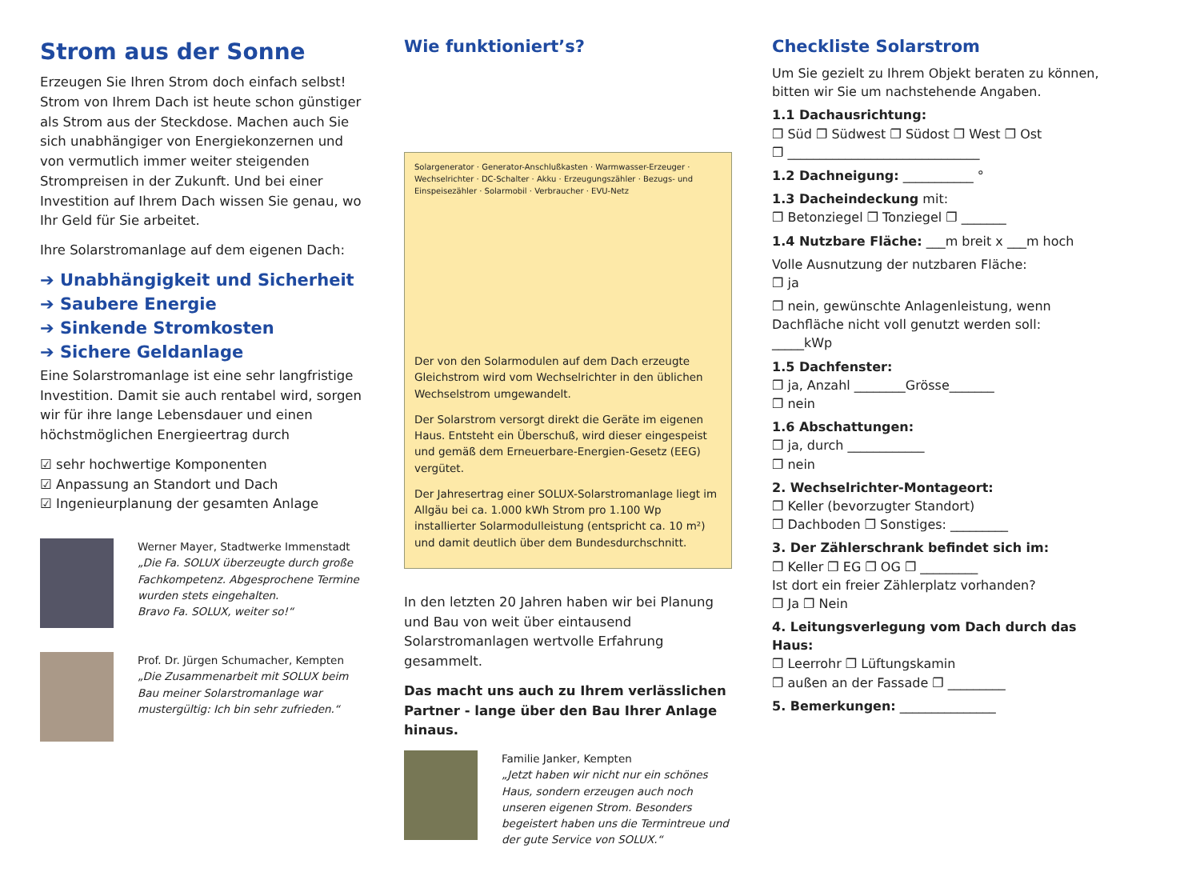Strom aus der Sonne
Erzeugen Sie Ihren Strom doch einfach selbst! Strom von Ihrem Dach ist heute schon günstiger als Strom aus der Steckdose. Machen auch Sie sich unabhängiger von Energiekonzernen und von vermutlich immer weiter steigenden Strompreisen in der Zukunft. Und bei einer Investition auf Ihrem Dach wissen Sie genau, wo Ihr Geld für Sie arbeitet.
Ihre Solarstromanlage auf dem eigenen Dach:
➔ Unabhängigkeit und Sicherheit
➔ Saubere Energie
➔ Sinkende Stromkosten
➔ Sichere Geldanlage
Eine Solarstromanlage ist eine sehr langfristige Investition. Damit sie auch rentabel wird, sorgen wir für ihre lange Lebensdauer und einen höchstmöglichen Energieertrag durch
☑ sehr hochwertige Komponenten
☑ Anpassung an Standort und Dach
☑ Ingenieurplanung der gesamten Anlage
Werner Mayer, Stadtwerke Immenstadt
„Die Fa. SOLUX überzeugte durch große Fachkompetenz. Abgesprochene Termine wurden stets eingehalten.
Bravo Fa. SOLUX, weiter so!“
Prof. Dr. Jürgen Schumacher, Kempten
„Die Zusammenarbeit mit SOLUX beim Bau meiner Solarstromanlage war mustergültig: Ich bin sehr zufrieden.“
Wie funktioniert’s?
Solargenerator · Generator-Anschlußkasten · Warmwasser-Erzeuger · Wechselrichter · DC-Schalter · Akku · Erzeugungszähler · Bezugs- und Einspeisezähler · Solarmobil · Verbraucher · EVU-Netz
Der von den Solarmodulen auf dem Dach erzeugte Gleichstrom wird vom Wechselrichter in den üblichen Wechselstrom umgewandelt.
Der Solarstrom versorgt direkt die Geräte im eigenen Haus. Entsteht ein Überschuß, wird dieser eingespeist und gemäß dem Erneuerbare-Energien-Gesetz (EEG) vergütet.
Der Jahresertrag einer SOLUX-Solarstromanlage liegt im Allgäu bei ca. 1.000 kWh Strom pro 1.100 Wp installierter Solarmodulleistung (entspricht ca. 10 m²) und damit deutlich über dem Bundesdurchschnitt.
In den letzten 20 Jahren haben wir bei Planung und Bau von weit über eintausend Solarstromanlagen wertvolle Erfahrung gesammelt.
Das macht uns auch zu Ihrem verlässlichen Partner - lange über den Bau Ihrer Anlage hinaus.
Familie Janker, Kempten
„Jetzt haben wir nicht nur ein schönes Haus, sondern erzeugen auch noch unseren eigenen Strom. Besonders begeistert haben uns die Termintreue und der gute Service von SOLUX.“
Checkliste Solarstrom
Um Sie gezielt zu Ihrem Objekt beraten zu können, bitten wir Sie um nachstehende Angaben.
1.1 Dachausrichtung:
❐ Süd ❐ Südwest ❐ Südost ❐ West ❐ Ost
❐ ______________________________
1.2 Dachneigung: ___________ °
1.3 Dacheindeckung mit:
❐ Betonziegel ❐ Tonziegel ❐ _______
1.4 Nutzbare Fläche: ___m breit x ___m hoch
Volle Ausnutzung der nutzbaren Fläche:
❐ ja
❐ nein, gewünschte Anlagenleistung, wenn Dachfläche nicht voll genutzt werden soll: _____kWp
1.5 Dachfenster:
❐ ja, Anzahl ________Grösse_______
❐ nein
1.6 Abschattungen:
❐ ja, durch ____________
❐ nein
2. Wechselrichter-Montageort:
❐ Keller (bevorzugter Standort)
❐ Dachboden ❐ Sonstiges: _________
3. Der Zählerschrank befindet sich im:
❐ Keller ❐ EG ❐ OG ❐ _________
Ist dort ein freier Zählerplatz vorhanden?
❐ Ja ❐ Nein
4. Leitungsverlegung vom Dach durch das Haus:
❐ Leerrohr ❐ Lüftungskamin
❐ außen an der Fassade ❐ _________
5. Bemerkungen: _______________